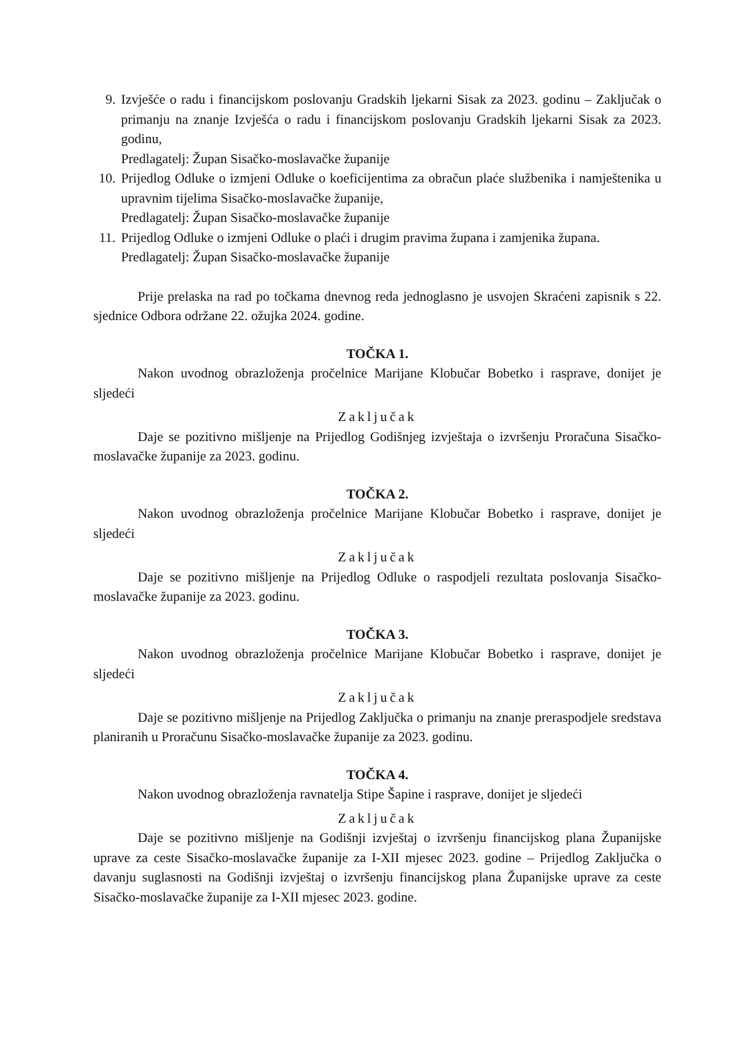9. Izvješće o radu i financijskom poslovanju Gradskih ljekarni Sisak za 2023. godinu – Zaključak o primanju na znanje Izvješća o radu i financijskom poslovanju Gradskih ljekarni Sisak za 2023. godinu,
Predlagatelj: Župan Sisačko-moslavačke županije
10.
Prijedlog Odluke o izmjeni Odluke o koeficijentima za obračun plaće službenika i namještenika u upravnim tijelima Sisačko-moslavačke županije,
Predlagatelj: Župan Sisačko-moslavačke županije
11.
Prijedlog Odluke o izmjeni Odluke o plaći i drugim pravima župana i zamjenika župana.
Predlagatelj: Župan Sisačko-moslavačke županije
Prije prelaska na rad po točkama dnevnog reda jednoglasno je usvojen Skraćeni zapisnik s 22. sjednice Odbora održane 22. ožujka 2024. godine.
TOČKA 1.
Nakon uvodnog obrazloženja pročelnice Marijane Klobučar Bobetko i rasprave, donijet je sljedeći
Zaključak
Daje se pozitivno mišljenje na Prijedlog Godišnjeg izvještaja o izvršenju Proračuna Sisačko-moslavačke županije za 2023. godinu.
TOČKA 2.
Nakon uvodnog obrazloženja pročelnice Marijane Klobučar Bobetko i rasprave, donijet je sljedeći
Zaključak
Daje se pozitivno mišljenje na Prijedlog Odluke o raspodjeli rezultata poslovanja Sisačko-moslavačke županije za 2023. godinu.
TOČKA 3.
Nakon uvodnog obrazloženja pročelnice Marijane Klobučar Bobetko i rasprave, donijet je sljedeći
Zaključak
Daje se pozitivno mišljenje na Prijedlog Zaključka o primanju na znanje preraspodjele sredstava planiranih u Proračunu Sisačko-moslavačke županije za 2023. godinu.
TOČKA 4.
Nakon uvodnog obrazloženja ravnatelja Stipe Šapine i rasprave, donijet je sljedeći
Zaključak
Daje se pozitivno mišljenje na Godišnji izvještaj o izvršenju financijskog plana Županijske uprave za ceste Sisačko-moslavačke županije za I-XII mjesec 2023. godine – Prijedlog Zaključka o davanju suglasnosti na Godišnji izvještaj o izvršenju financijskog plana Županijske uprave za ceste Sisačko-moslavačke županije za I-XII mjesec 2023. godine.